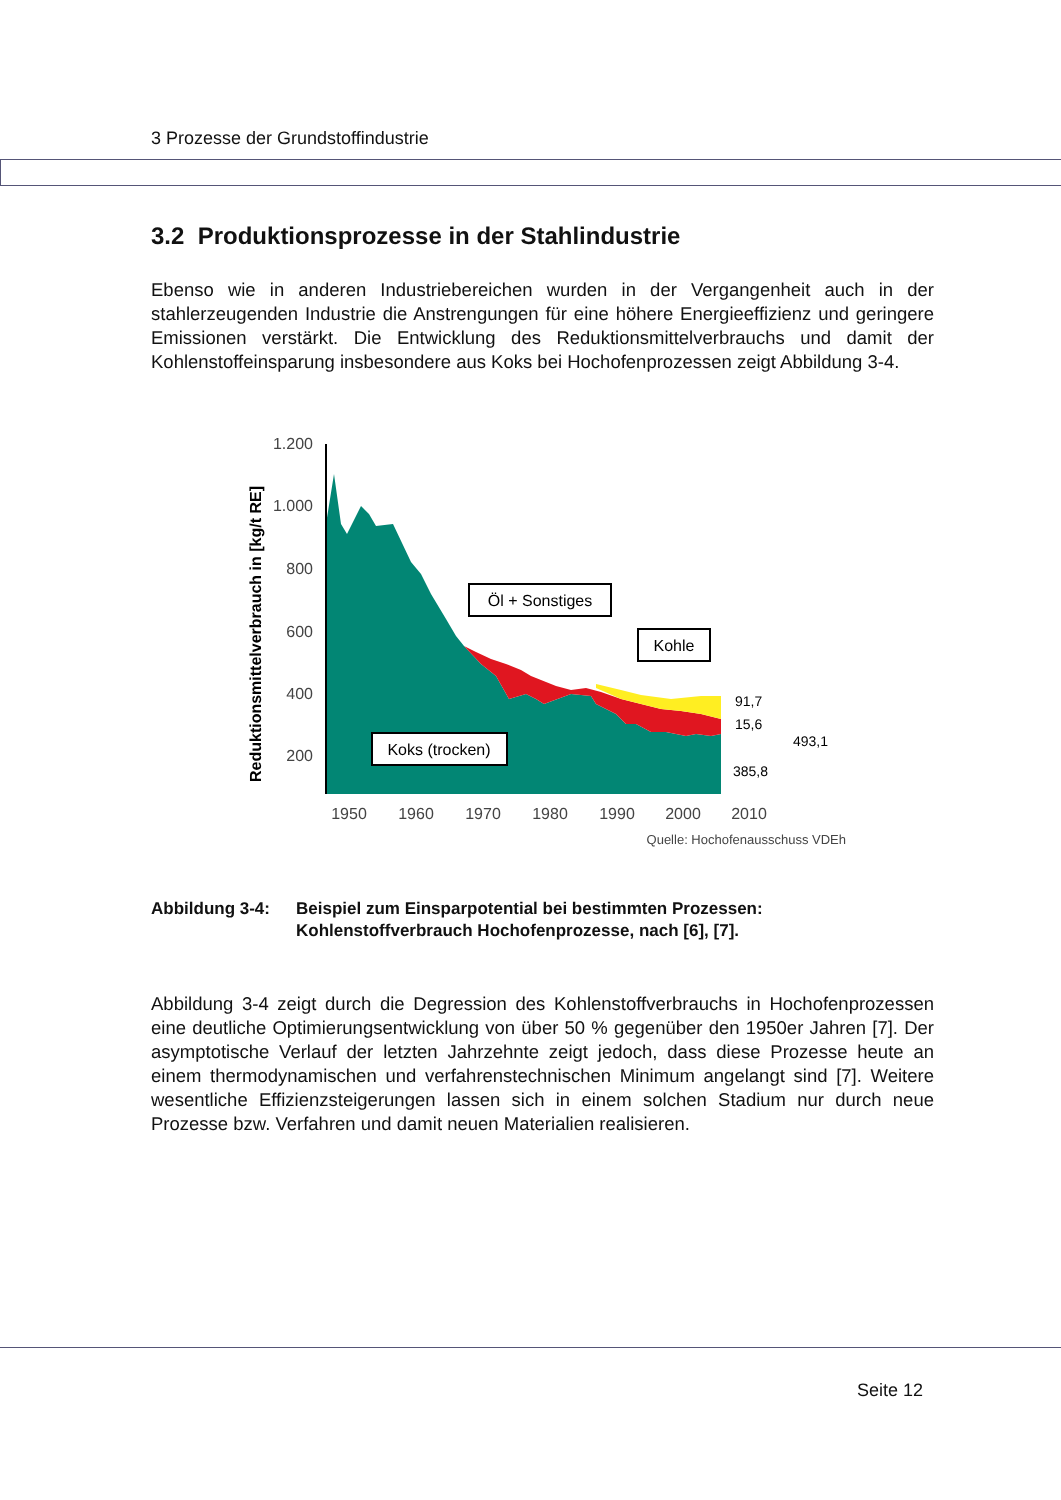3 Prozesse der Grundstoffindustrie
3.2 Produktionsprozesse in der Stahlindustrie
Ebenso wie in anderen Industriebereichen wurden in der Vergangenheit auch in der stahlerzeugenden Industrie die Anstrengungen für eine höhere Energieeffizienz und geringere Emissionen verstärkt. Die Entwicklung des Reduktionsmittelverbrauchs und damit der Kohlenstoffeinsparung insbesondere aus Koks bei Hochofenprozessen zeigt Abbildung 3-4.
Reduktionsmittelverbrauch in [kg/t RE]
1.200
1.000
800
600
400
200
1950
1960
1970
1980
1990
2000
2010
Quelle: Hochofenausschuss VDEh
Öl + Sonstiges
Kohle
Koks (trocken)
91,7
15,6
385,8
493,1
Abbildung 3-4: Beispiel zum Einsparpotential bei bestimmten Prozessen: Kohlenstoffverbrauch Hochofenprozesse, nach [6], [7].
Abbildung 3-4 zeigt durch die Degression des Kohlenstoffverbrauchs in Hochofenprozessen eine deutliche Optimierungsentwicklung von über 50 % gegenüber den 1950er Jahren [7]. Der asymptotische Verlauf der letzten Jahrzehnte zeigt jedoch, dass diese Prozesse heute an einem thermodynamischen und verfahrenstechnischen Minimum angelangt sind [7]. Weitere wesentliche Effizienzsteigerungen lassen sich in einem solchen Stadium nur durch neue Prozesse bzw. Verfahren und damit neuen Materialien realisieren.
Seite 12